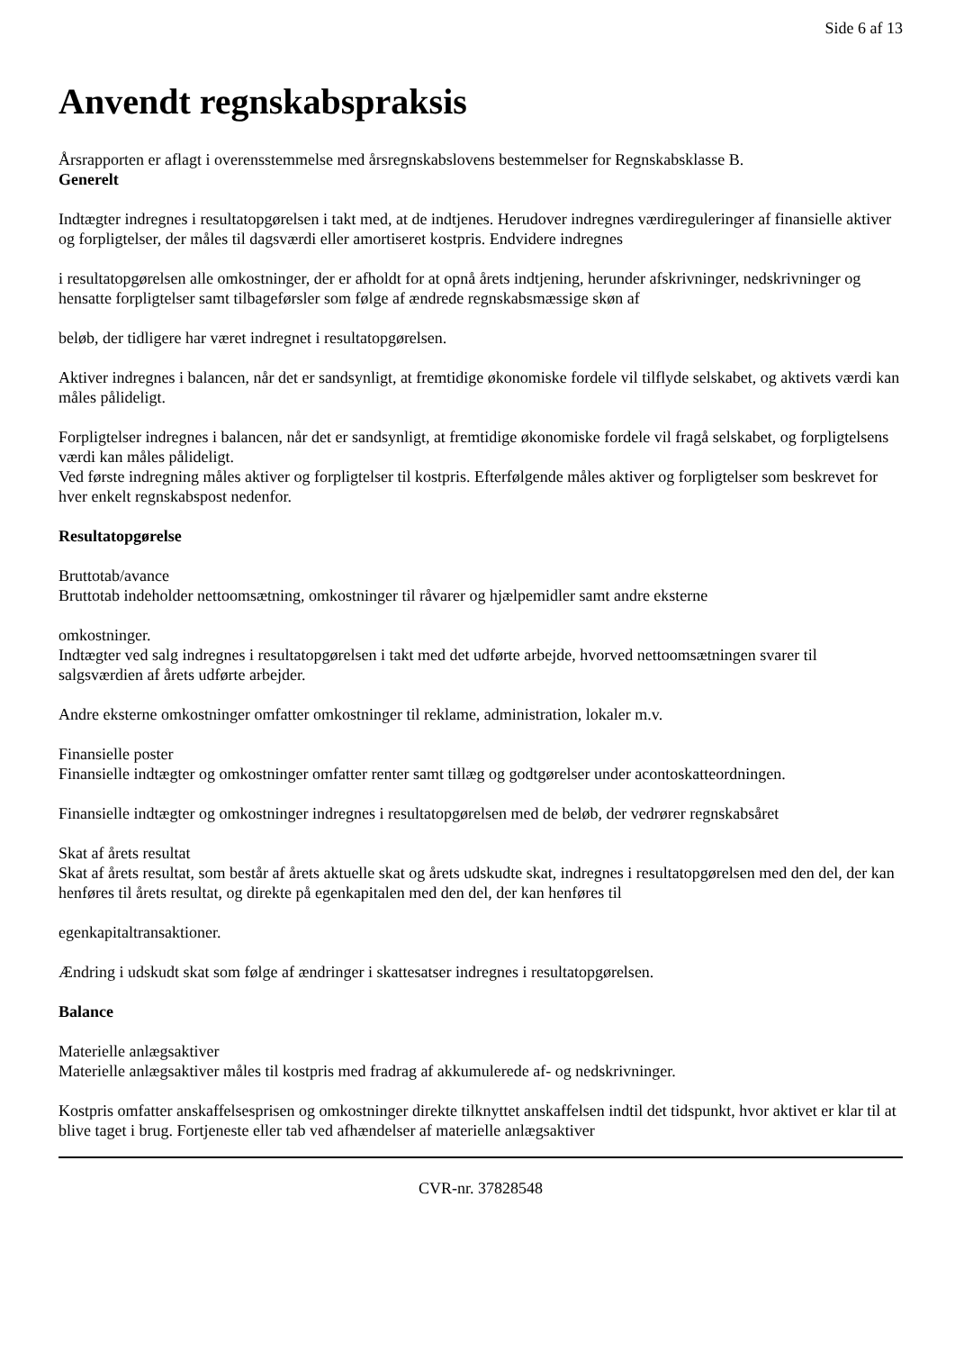Side 6 af 13
Anvendt regnskabspraksis
Årsrapporten er aflagt i overensstemmelse med årsregnskabslovens bestemmelser for Regnskabsklasse B.
Generelt
Indtægter indregnes i resultatopgørelsen i takt med, at de indtjenes. Herudover indregnes værdireguleringer af finansielle aktiver og forpligtelser, der måles til dagsværdi eller amortiseret kostpris. Endvidere indregnes
i resultatopgørelsen alle omkostninger, der er afholdt for at opnå årets indtjening, herunder afskrivninger, nedskrivninger og hensatte forpligtelser samt tilbageførsler som følge af ændrede regnskabsmæssige skøn af
beløb, der tidligere har været indregnet i resultatopgørelsen.
Aktiver indregnes i balancen, når det er sandsynligt, at fremtidige økonomiske fordele vil tilflyde selskabet, og aktivets værdi kan måles pålideligt.
Forpligtelser indregnes i balancen, når det er sandsynligt, at fremtidige økonomiske fordele vil fragå selskabet, og forpligtelsens værdi kan måles pålideligt.
Ved første indregning måles aktiver og forpligtelser til kostpris. Efterfølgende måles aktiver og forpligtelser som beskrevet for hver enkelt regnskabspost nedenfor.
Resultatopgørelse
Bruttotab/avance
Bruttotab indeholder nettoomsætning, omkostninger til råvarer og hjælpemidler samt andre eksterne
omkostninger.
Indtægter ved salg indregnes i resultatopgørelsen i takt med det udførte arbejde, hvorved nettoomsætningen svarer til salgsværdien af årets udførte arbejder.
Andre eksterne omkostninger omfatter omkostninger til reklame, administration, lokaler m.v.
Finansielle poster
Finansielle indtægter og omkostninger omfatter renter samt tillæg og godtgørelser under acontoskatteordningen.
Finansielle indtægter og omkostninger indregnes i resultatopgørelsen med de beløb, der vedrører regnskabsåret
Skat af årets resultat
Skat af årets resultat, som består af årets aktuelle skat og årets udskudte skat, indregnes i resultatopgørelsen med den del, der kan henføres til årets resultat, og direkte på egenkapitalen med den del, der kan henføres til
egenkapitaltransaktioner.
Ændring i udskudt skat som følge af ændringer i skattesatser indregnes i resultatopgørelsen.
Balance
Materielle anlægsaktiver
Materielle anlægsaktiver måles til kostpris med fradrag af akkumulerede af- og nedskrivninger.
Kostpris omfatter anskaffelsesprisen og omkostninger direkte tilknyttet anskaffelsen indtil det tidspunkt, hvor aktivet er klar til at blive taget i brug. Fortjeneste eller tab ved afhændelser af materielle anlægsaktiver
CVR-nr. 37828548